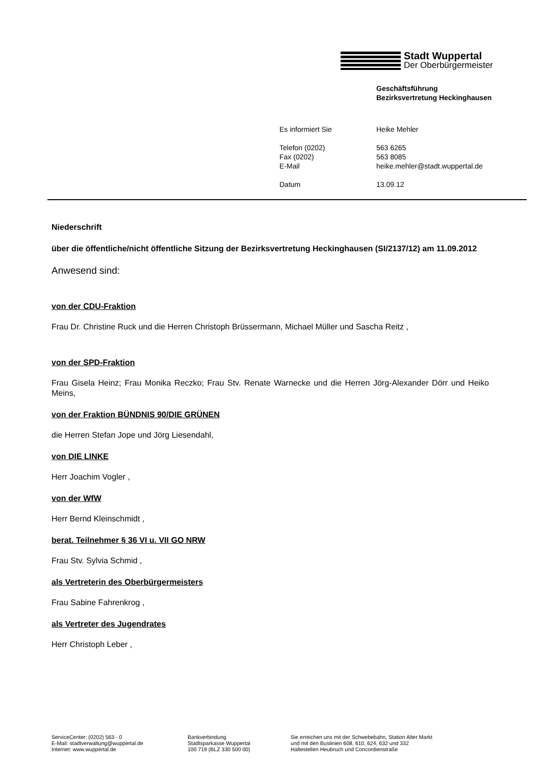Stadt Wuppertal
Der Oberbürgermeister
Geschäftsführung
Bezirksvertretung Heckinghausen
Es informiert Sie Heike Mehler
Telefon (0202) 563 6265
Fax (0202) 563 8085
E-Mail heike.mehler@stadt.wuppertal.de
Datum 13.09.12
Niederschrift
über die öffentliche/nicht öffentliche Sitzung der Bezirksvertretung Heckinghausen (SI/2137/12) am 11.09.2012
Anwesend sind:
von der CDU-Fraktion
Frau Dr. Christine Ruck und die Herren Christoph Brüssermann, Michael Müller und Sascha Reitz ,
von der SPD-Fraktion
Frau Gisela Heinz; Frau Monika Reczko; Frau Stv. Renate Warnecke und die Herren Jörg-Alexander Dörr und Heiko Meins,
von der Fraktion BÜNDNIS 90/DIE GRÜNEN
die Herren Stefan Jope und Jörg Liesendahl,
von DIE LINKE
Herr Joachim Vogler ,
von der WfW
Herr Bernd Kleinschmidt ,
berat. Teilnehmer § 36 VI u. VII GO NRW
Frau Stv. Sylvia Schmid ,
als Vertreterin des Oberbürgermeisters
Frau Sabine Fahrenkrog ,
als Vertreter des Jugendrates
Herr Christoph Leber ,
ServiceCenter: (0202) 563 - 0
E-Mail: stadtverwaltung@wuppertal.de
Internet: www.wuppertal.de
Bankverbindung
Stadtsparkasse Wuppertal
100 719 (BLZ 330 500 00)
Sie erreichen uns mit der Schwebebahn, Station Alter Markt
und mit den Buslinien 608, 610, 624, 632 und 332
Haltestellen Heubruch und Concordienstraße